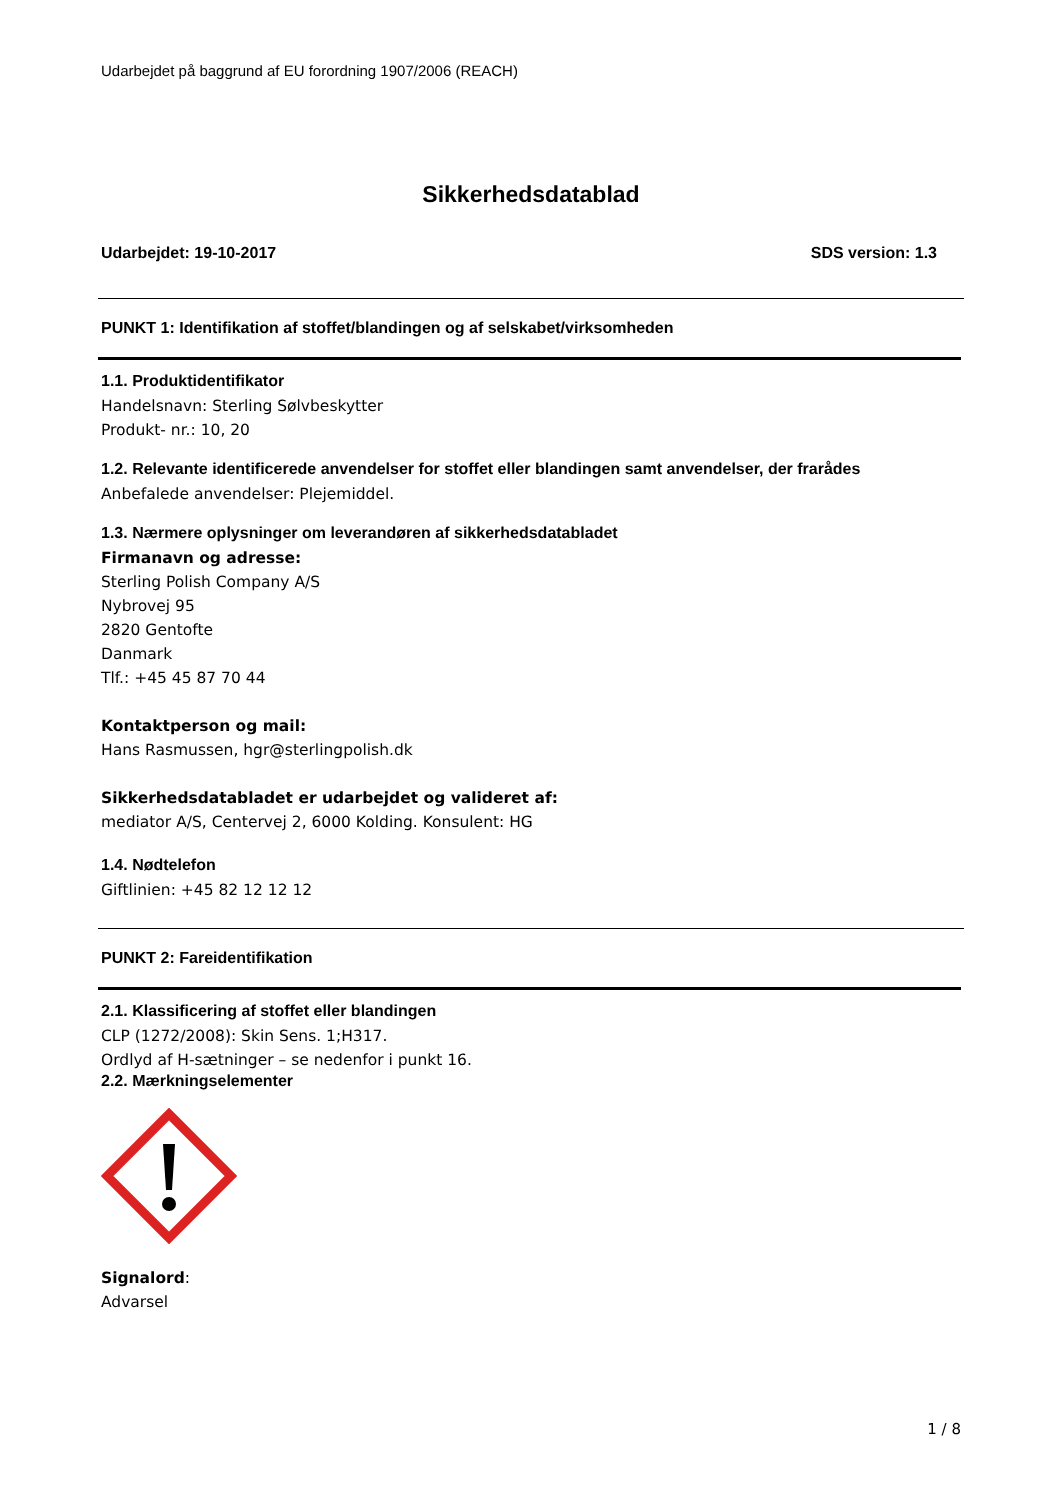Udarbejdet på baggrund af EU forordning 1907/2006 (REACH)
Sikkerhedsdatablad
Udarbejdet: 19-10-2017 SDS version: 1.3
PUNKT 1: Identifikation af stoffet/blandingen og af selskabet/virksomheden
1.1. Produktidentifikator
Handelsnavn: Sterling Sølvbeskytter
Produkt- nr.: 10, 20
1.2. Relevante identificerede anvendelser for stoffet eller blandingen samt anvendelser, der frarådes
Anbefalede anvendelser: Plejemiddel.
1.3. Nærmere oplysninger om leverandøren af sikkerhedsdatabladet
Firmanavn og adresse:
Sterling Polish Company A/S
Nybrovej 95
2820 Gentofte
Danmark
Tlf.: +45 45 87 70 44
Kontaktperson og mail:
Hans Rasmussen, hgr@sterlingpolish.dk
Sikkerhedsdatabladet er udarbejdet og valideret af:
mediator A/S, Centervej 2, 6000 Kolding. Konsulent: HG
1.4. Nødtelefon
Giftlinien: +45 82 12 12 12
PUNKT 2: Fareidentifikation
2.1. Klassificering af stoffet eller blandingen
CLP (1272/2008): Skin Sens. 1;H317.
Ordlyd af H-sætninger – se nedenfor i punkt 16.
2.2. Mærkningselementer
Signalord:
Advarsel
1 / 8